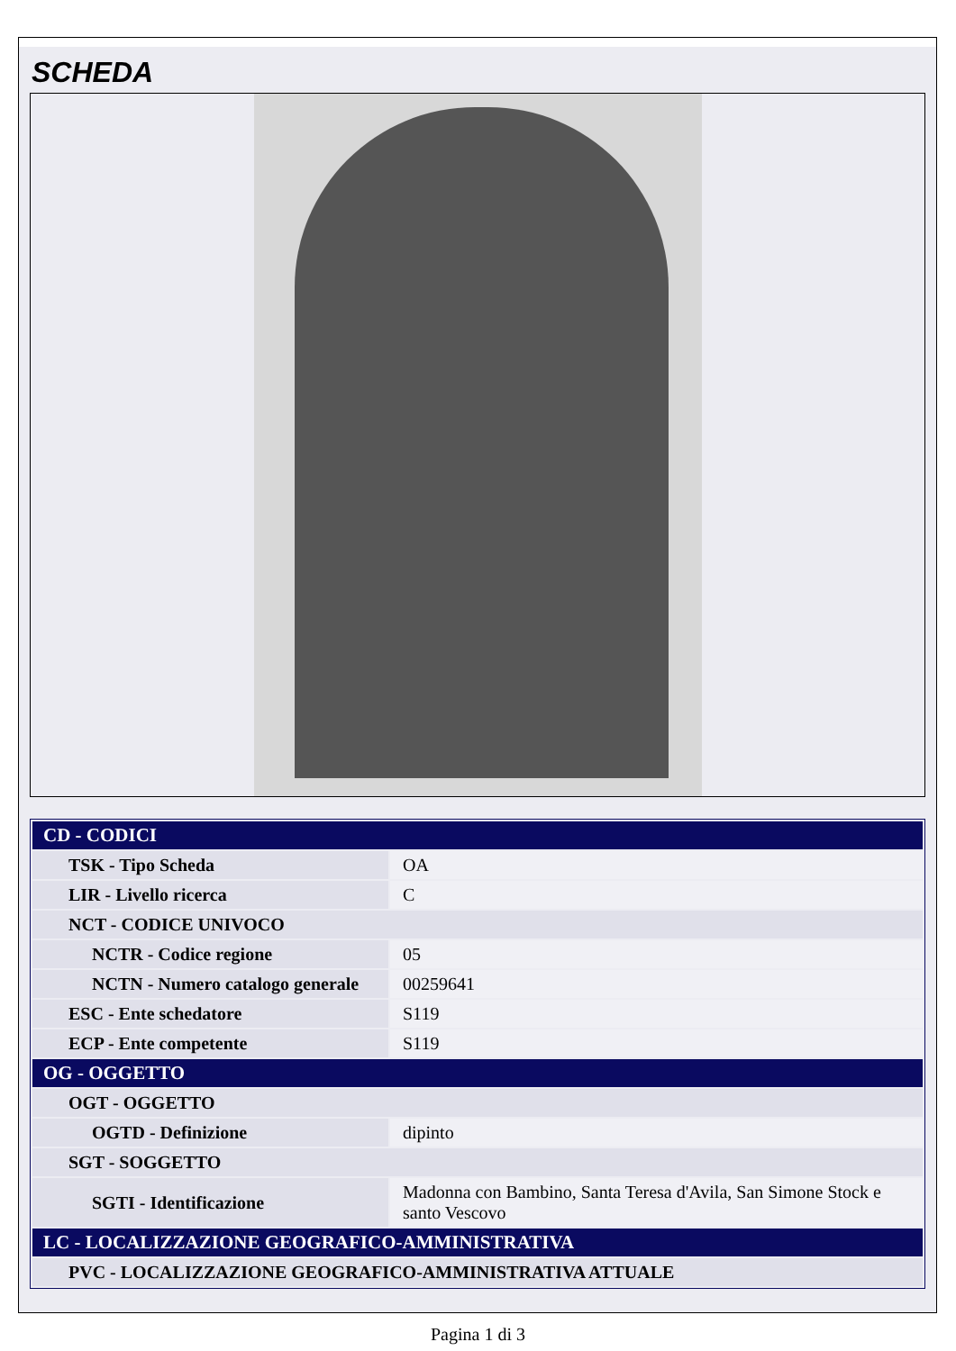SCHEDA
| CD - CODICI | |
| --- | --- |
| TSK - Tipo Scheda | OA |
| LIR - Livello ricerca | C |
| NCT - CODICE UNIVOCO | |
| NCTR - Codice regione | 05 |
| NCTN - Numero catalogo generale | 00259641 |
| ESC - Ente schedatore | S119 |
| ECP - Ente competente | S119 |
| OG - OGGETTO | |
| OGT - OGGETTO | |
| OGTD - Definizione | dipinto |
| SGT - SOGGETTO | |
| SGTI - Identificazione | Madonna con Bambino, Santa Teresa d'Avila, San Simone Stock e santo Vescovo |
| LC - LOCALIZZAZIONE GEOGRAFICO-AMMINISTRATIVA | |
| PVC - LOCALIZZAZIONE GEOGRAFICO-AMMINISTRATIVA ATTUALE | |
Pagina 1 di 3